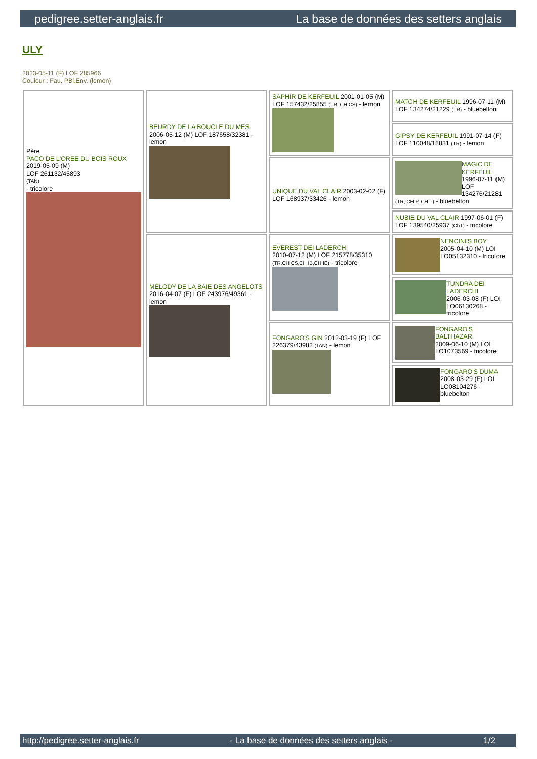pedigree.setter-anglais.fr La base de données des setters anglais
ULY
2023-05-11 (F) LOF 285966
Couleur : Fau. PBl.Env. (lemon)
| Père PACO DE L'OREE DU BOIS ROUX 2019-05-09 (M) LOF 261132/45893 (TAN) - tricolore | BEURDY DE LA BOUCLE DU MES 2006-05-12 (M) LOF 187658/32381 - lemon | SAPHIR DE KERFEUIL 2001-01-05 (M) LOF 157432/25855 (TR, CH CS) - lemon | MATCH DE KERFEUIL 1996-07-11 (M) LOF 134274/21229 (TR) - bluebelton |
| | | | GIPSY DE KERFEUIL 1991-07-14 (F) LOF 110048/18831 (TR) - lemon |
| | | UNIQUE DU VAL CLAIR 2003-02-02 (F) LOF 168937/33426 - lemon | MAGIC DE KERFEUIL 1996-07-11 (M) LOF 134276/21281 (TR, CH P, CH T) - bluebelton |
| | | | NUBIE DU VAL CLAIR 1997-06-01 (F) LOF 139540/25937 (ChT) - tricolore |
| | MÉLODY DE LA BAIE DES ANGELOTS 2016-04-07 (F) LOF 243976/49361 - lemon | EVEREST DEI LADERCHI 2010-07-12 (M) LOF 215778/35310 (TR,CH CS,CH IB,CH IE) - tricolore | NENCINI'S BOY 2005-04-10 (M) LOI LO05132310 - tricolore |
| | | | TUNDRA DEI LADERCHI 2006-03-08 (F) LOI LO06130268 - tricolore |
| | | FONGARO'S GIN 2012-03-19 (F) LOF 226379/43982 (TAN) - lemon | FONGARO'S BALTHAZAR 2009-06-10 (M) LOI LO1073569 - tricolore |
| | | | FONGARO'S DUMA 2008-03-29 (F) LOI LO08104276 - bluebelton |
http://pedigree.setter-anglais.fr - La base de données des setters anglais - 1/2